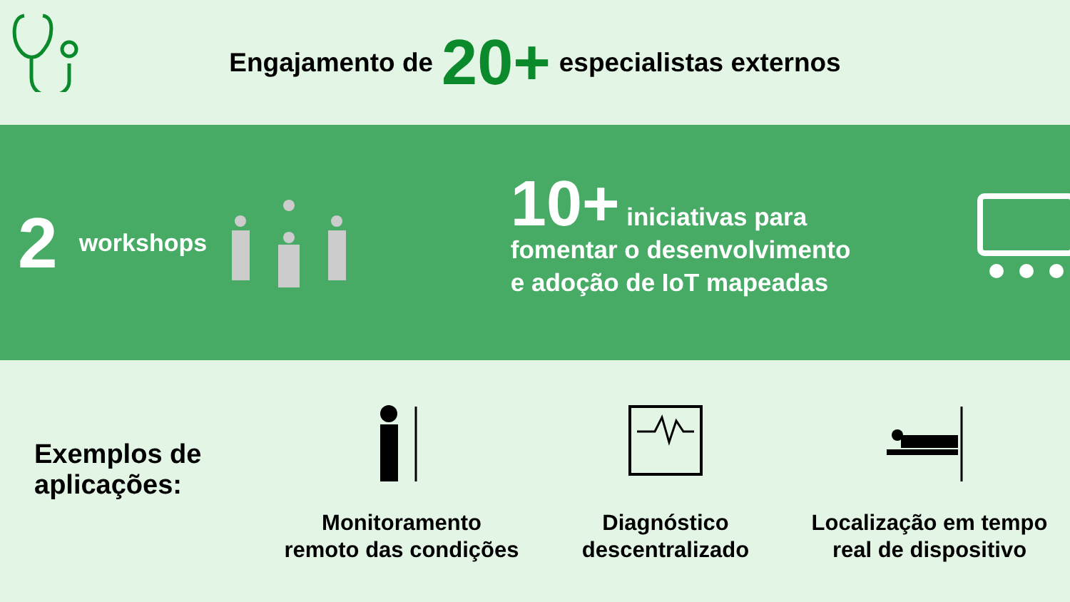Engajamento de 20+ especialistas externos
2 workshops
10+ iniciativas para
fomentar o desenvolvimento
e adoção de IoT mapeadas
Exemplos de aplicações:
Monitoramento
remoto das condições
Diagnóstico
descentralizado
Localização em tempo
real de dispositivo